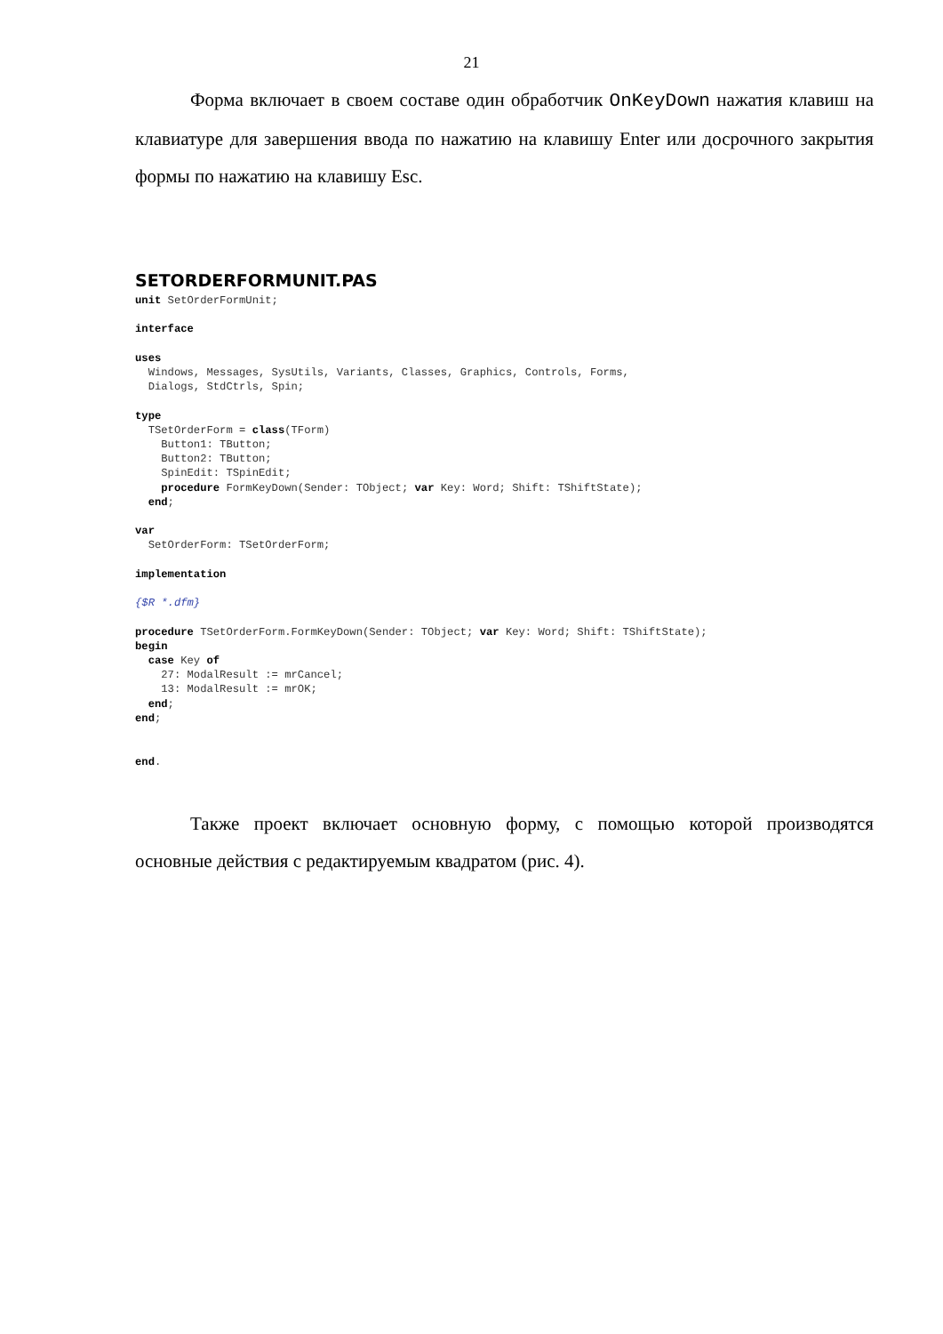21
Форма включает в своем составе один обработчик OnKeyDown нажатия клавиш на клавиатуре для завершения ввода по нажатию на клавишу Enter или досрочного закрытия формы по нажатию на клавишу Esc.
SETORDERFORMUNIT.PAS
unit SetOrderFormUnit;

interface

uses
  Windows, Messages, SysUtils, Variants, Classes, Graphics, Controls, Forms,
  Dialogs, StdCtrls, Spin;

type
  TSetOrderForm = class(TForm)
    Button1: TButton;
    Button2: TButton;
    SpinEdit: TSpinEdit;
    procedure FormKeyDown(Sender: TObject; var Key: Word; Shift: TShiftState);
  end;

var
  SetOrderForm: TSetOrderForm;

implementation

{$R *.dfm}

procedure TSetOrderForm.FormKeyDown(Sender: TObject; var Key: Word; Shift: TShiftState);
begin
  case Key of
    27: ModalResult := mrCancel;
    13: ModalResult := mrOK;
  end;
end;


end.
Также проект включает основную форму, с помощью которой производятся основные действия с редактируемым квадратом (рис. 4).